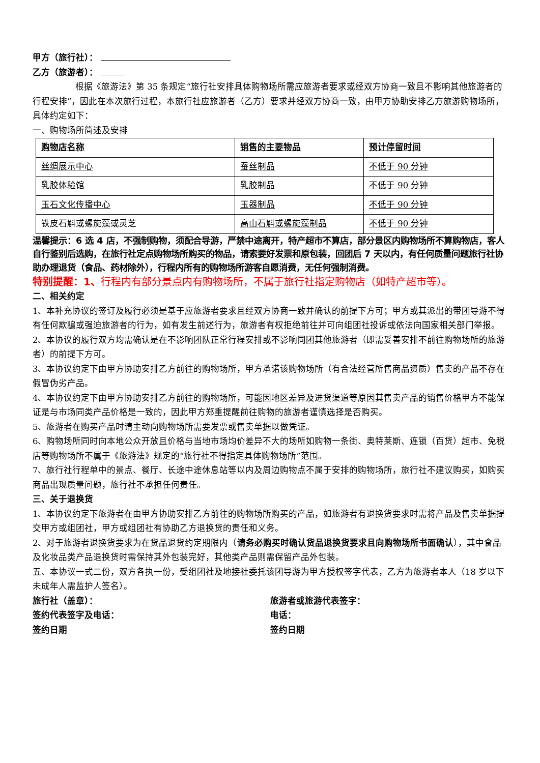甲方（旅行社）：
乙方（旅游者）：
根据《旅游法》第 35 条规定“旅行社安排具体购物场所需应旅游者要求或经双方协商一致且不影响其他旅游者的行程安排”，因此在本次旅行过程，本旅行社应旅游者（乙方）要求并经双方协商一致，由甲方协助安排乙方旅游购物场所，具体约定如下：
一、购物场所简述及安排
| 购物店名称 | 销售的主要物品 | 预计停留时间 |
| 丝绸展示中心 | 蚕丝制品 | 不低于 90 分钟 |
| 乳胶体验馆 | 乳胶制品 | 不低于 90 分钟 |
| 玉石文化传播中心 | 玉器制品 | 不低于 90 分钟 |
| 铁皮石斛或螺旋藻或灵芝 | 高山石斛或螺旋藻制品 | 不低于 90 分钟 |
温馨提示：6 选 4 店，不强制购物，须配合导游，严禁中途离开，特产超市不算店，部分景区内购物场所不算购物店，客人自行鉴别后选购，在旅行社定点购物场所购买的物品，请索要好发票和原包装，回团后 7 天以内，有任何质量问题旅行社协助办理退货（食品、药材除外），行程内所有的购物场所游客自愿消费，无任何强制消费。
特别提醒：1、行程内有部分景点内有购物场所，不属于旅行社指定购物店（如特产超市等）。
二、相关约定
1、本补充协议的签订及履行必须是基于应旅游者要求且经双方协商一致并确认的前提下方可；甲方或其派出的带团导游不得有任何欺骗或强迫旅游者的行为，如有发生前述行为，旅游者有权拒绝前往并可向组团社投诉或依法向国家相关部门举报。
2、本协议的履行双方均需确认是在不影响团队正常行程安排或不影响同团其他旅游者（即需妥善安排不前往购物场所的旅游者）的前提下方可。
3、本协议约定下由甲方协助安排乙方前往的购物场所，甲方承诺该购物场所（有合法经营所售商品资质）售卖的产品不存在假冒伪劣产品。
4、本协议约定下由甲方协助安排乙方前往的购物场所，可能因地区差异及进货渠道等原因其售卖产品的销售价格甲方不能保证是与市场同类产品价格是一致的，因此甲方郑重提醒前往购物的旅游者谨慎选择是否购买。
5、旅游者在购买产品时请主动向购物场所需要发票或售卖单据以做凭证。
6、购物场所同时向本地公众开放且价格与当地市场均价差异不大的场所如购物一条街、奥特莱斯、连锁（百货）超市、免税店等购物场所不属于《旅游法》规定的“旅行社不得指定具体购物场所”范围。
7、旅行社行程单中的景点、餐厅、长途中途休息站等以内及周边购物点不属于安排的购物场所，旅行社不建议购买，如购买商品出现质量问题，旅行社不承担任何责任。
三、关于退换货
1、本协议约定下旅游者在由甲方协助安排乙方前往的购物场所购买的产品，如旅游者有退换货要求时需将产品及售卖单据提交甲方或组团社，甲方或组团社有协助乙方退换货的责任和义务。
2、对于旅游者退换货要求为在货品退货约定期限内（请务必购买时确认货品退换货要求且向购物场所书面确认），其中食品及化妆品类产品退换货时需保持其外包装完好，其他类产品则需保留产品外包装。
五、本协议一式二份，双方各执一份，受组团社及地接社委托该团导游为甲方授权签字代表，乙方为旅游者本人（18 岁以下未成年人需监护人签名）。
旅行社（盖章）： 旅游者或旅游代表签字：
签约代表签字及电话： 电话：
签约日期 签约日期